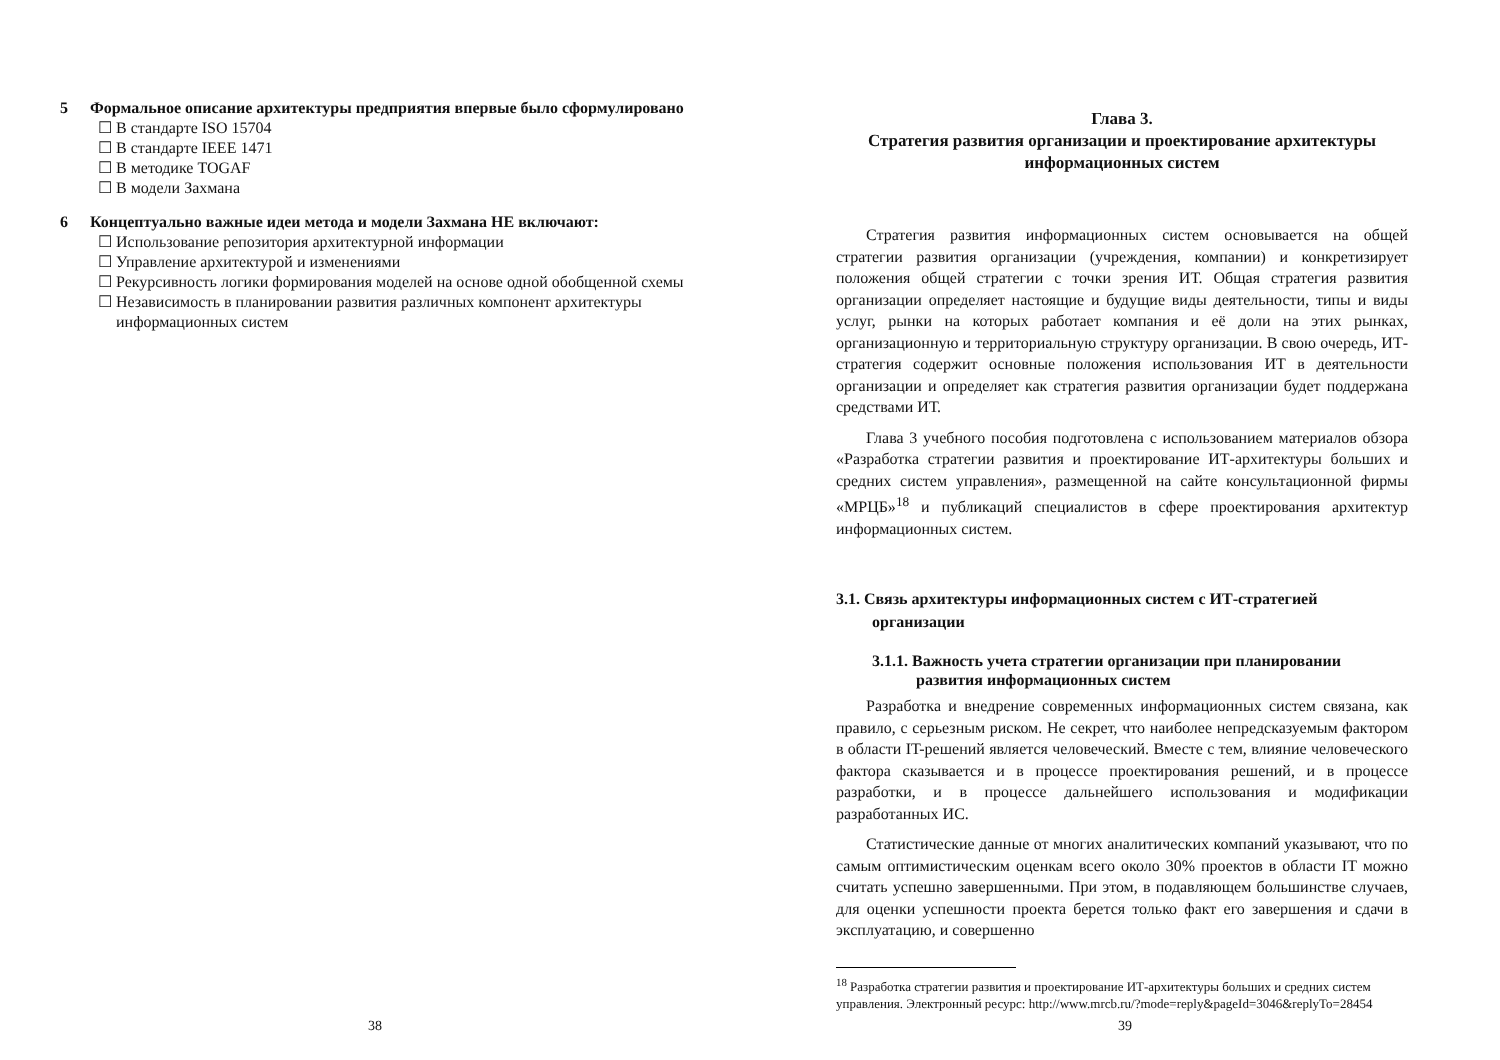5 Формальное описание архитектуры предприятия впервые было сформулировано
☐ В стандарте ISO 15704
☐ В стандарте IEEE 1471
☐ В методике TOGAF
☐ В модели Захмана
6 Концептуально важные идеи метода и модели Захмана НЕ включают:
☐ Использование репозитория архитектурной информации
☐ Управление архитектурой и изменениями
☐ Рекурсивность логики формирования моделей на основе одной обобщенной схемы
☐ Независимость в планировании развития различных компонент архитектуры информационных систем
38
Глава 3.
Стратегия развития организации и проектирование архитектуры информационных систем
Стратегия развития информационных систем основывается на общей стратегии развития организации (учреждения, компании) и конкретизирует положения общей стратегии с точки зрения ИТ. Общая стратегия развития организации определяет настоящие и будущие виды деятельности, типы и виды услуг, рынки на которых работает компания и её доли на этих рынках, организационную и территориальную структуру организации. В свою очередь, ИТ-стратегия содержит основные положения использования ИТ в деятельности организации и определяет как стратегия развития организации будет поддержана средствами ИТ.
Глава 3 учебного пособия подготовлена с использованием материалов обзора «Разработка стратегии развития и проектирование ИТ-архитектуры больших и средних систем управления», размещенной на сайте консультационной фирмы «МРЦБ»<sup>18</sup> и публикаций специалистов в сфере проектирования архитектур информационных систем.
3.1. Связь архитектуры информационных систем с ИТ-стратегией организации
3.1.1. Важность учета стратегии организации при планировании развития информационных систем
Разработка и внедрение современных информационных систем связана, как правило, с серьезным риском. Не секрет, что наиболее непредсказуемым фактором в области IT-решений является человеческий. Вместе с тем, влияние человеческого фактора сказывается и в процессе проектирования решений, и в процессе разработки, и в процессе дальнейшего использования и модификации разработанных ИС.
Статистические данные от многих аналитических компаний указывают, что по самым оптимистическим оценкам всего около 30% проектов в области IT можно считать успешно завершенными. При этом, в подавляющем большинстве случаев, для оценки успешности проекта берется только факт его завершения и сдачи в эксплуатацию, и совершенно
<sup>18</sup> Разработка стратегии развития и проектирование ИТ-архитектуры больших и средних систем управления. Электронный ресурс: http://www.mrcb.ru/?mode=reply&pageId=3046&replyTo=28454
39